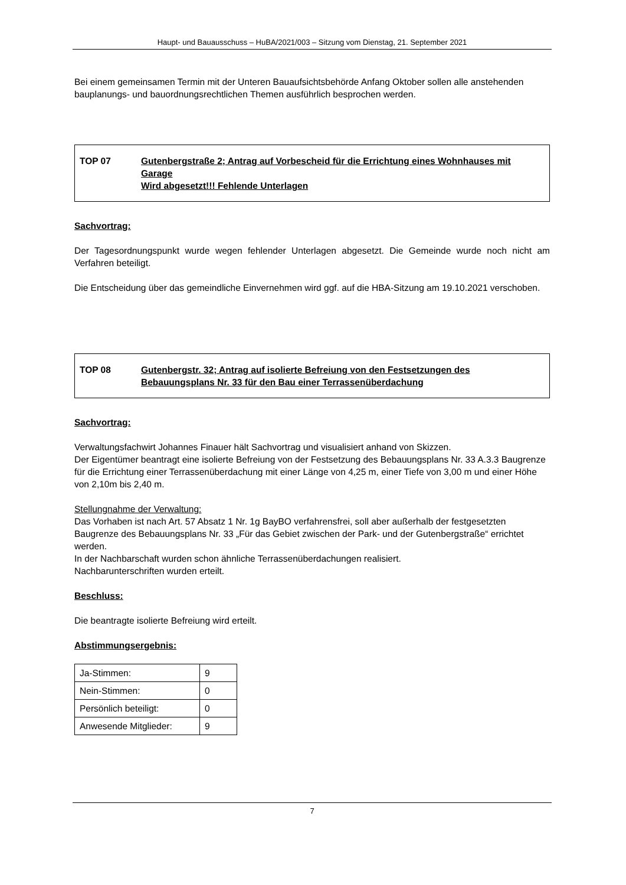Haupt- und Bauausschuss – HuBA/2021/003 – Sitzung vom Dienstag, 21. September 2021
Bei einem gemeinsamen Termin mit der Unteren Bauaufsichtsbehörde Anfang Oktober sollen alle anstehenden bauplanungs- und bauordnungsrechtlichen Themen ausführlich besprochen werden.
TOP 07 Gutenbergstraße 2; Antrag auf Vorbescheid für die Errichtung eines Wohnhauses mit Garage
Wird abgesetzt!!! Fehlende Unterlagen
Sachvortrag:
Der Tagesordnungspunkt wurde wegen fehlender Unterlagen abgesetzt. Die Gemeinde wurde noch nicht am Verfahren beteiligt.
Die Entscheidung über das gemeindliche Einvernehmen wird ggf. auf die HBA-Sitzung am 19.10.2021 verschoben.
TOP 08 Gutenbergstr. 32; Antrag auf isolierte Befreiung von den Festsetzungen des Bebauungsplans Nr. 33 für den Bau einer Terrassenüberdachung
Sachvortrag:
Verwaltungsfachwirt Johannes Finauer hält Sachvortrag und visualisiert anhand von Skizzen.
Der Eigentümer beantragt eine isolierte Befreiung von der Festsetzung des Bebauungsplans Nr. 33 A.3.3 Baugrenze für die Errichtung einer Terrassenüberdachung mit einer Länge von 4,25 m, einer Tiefe von 3,00 m und einer Höhe von 2,10m bis 2,40 m.
Stellungnahme der Verwaltung:
Das Vorhaben ist nach Art. 57 Absatz 1 Nr. 1g BayBO verfahrensfrei, soll aber außerhalb der festgesetzten Baugrenze des Bebauungsplans Nr. 33 „Für das Gebiet zwischen der Park- und der Gutenbergstraße“ errichtet werden.
In der Nachbarschaft wurden schon ähnliche Terrassenüberdachungen realisiert.
Nachbarunterschriften wurden erteilt.
Beschluss:
Die beantragte isolierte Befreiung wird erteilt.
Abstimmungsergebnis:
| Ja-Stimmen: | 9 |
| Nein-Stimmen: | 0 |
| Persönlich beteiligt: | 0 |
| Anwesende Mitglieder: | 9 |
7